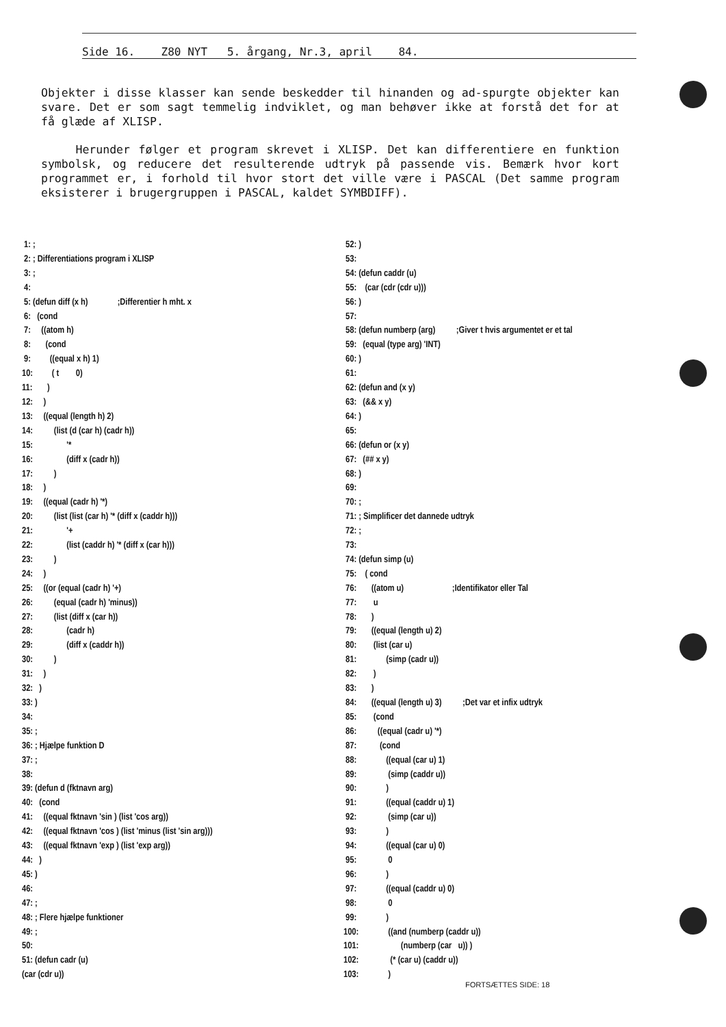Side 16. Z80 NYT 5. årgang, Nr.3, april 84.
Objekter i disse klasser kan sende beskedder til hinanden og ad-spurgte objekter kan svare. Det er som sagt temmelig indviklet, og man behøver ikke at forstå det for at få glæde af XLISP.
Herunder følger et program skrevet i XLISP. Det kan differentiere en funktion symbolsk, og reducere det resulterende udtryk på passende vis. Bemærk hvor kort programmet er, i forhold til hvor stort det ville være i PASCAL (Det samme program eksisterer i brugergruppen i PASCAL, kaldet SYMBDIFF).
1: ; 2: ; Differentiations program i XLISP 3: ; 4: 5: (defun diff (x h) ;Differentier h mht. x 6: (cond 7: ((atom h) 8: (cond 9: ((equal x h) 1) 10: ( t 0) 11: ) 12: ) 13: ((equal (length h) 2) 14: (list (d (car h) (cadr h)) 15: '* 16: (diff x (cadr h)) 17: ) 18: ) 19: ((equal (cadr h) '*) 20: (list (list (car h) '* (diff x (caddr h))) 21: '+ 22: (list (caddr h) '* (diff x (car h))) 23: ) 24: ) 25: ((or (equal (cadr h) '+) 26: (equal (cadr h) 'minus)) 27: (list (diff x (car h)) 28: (cadr h) 29: (diff x (caddr h)) 30: ) 31: ) 32: ) 33: ) 34: 35: ; 36: ; Hjælpe funktion D 37: ; 38: 39: (defun d (fktnavn arg) 40: (cond 41: ((equal fktnavn 'sin ) (list 'cos arg)) 42: ((equal fktnavn 'cos ) (list 'minus (list 'sin arg))) 43: ((equal fktnavn 'exp ) (list 'exp arg)) 44: ) 45: ) 46: 47: ; 48: ; Flere hjælpe funktioner 49: ; 50: 51: (defun cadr (u) (car (cdr u))
52: ) 53: 54: (defun caddr (u) 55: (car (cdr (cdr u))) 56: ) 57: 58: (defun numberp (arg) ;Giver t hvis argumentet er et tal 59: (equal (type arg) 'INT) 60: ) 61: 62: (defun and (x y) 63: (&& x y) 64: ) 65: 66: (defun or (x y) 67: (## x y) 68: ) 69: 70: ; 71: ; Simplificer det dannede udtryk 72: ; 73: 74: (defun simp (u) 75: ( cond 76: ((atom u) ;Identifikator eller Tal 77: u 78: ) 79: ((equal (length u) 2) 80: (list (car u) 81: (simp (cadr u)) 82: ) 83: ) 84: ((equal (length u) 3) ;Det var et infix udtryk 85: (cond 86: ((equal (cadr u) '*) 87: (cond 88: ((equal (car u) 1) 89: (simp (caddr u)) 90: ) 91: ((equal (caddr u) 1) 92: (simp (car u)) 93: ) 94: ((equal (car u) 0) 95: 0 96: ) 97: ((equal (caddr u) 0) 98: 0 99: ) 100: ((and (numberp (caddr u)) 101: (numberp (car u)) ) 102: (* (car u) (caddr u)) 103: )
FORTSÆTTES SIDE: 18